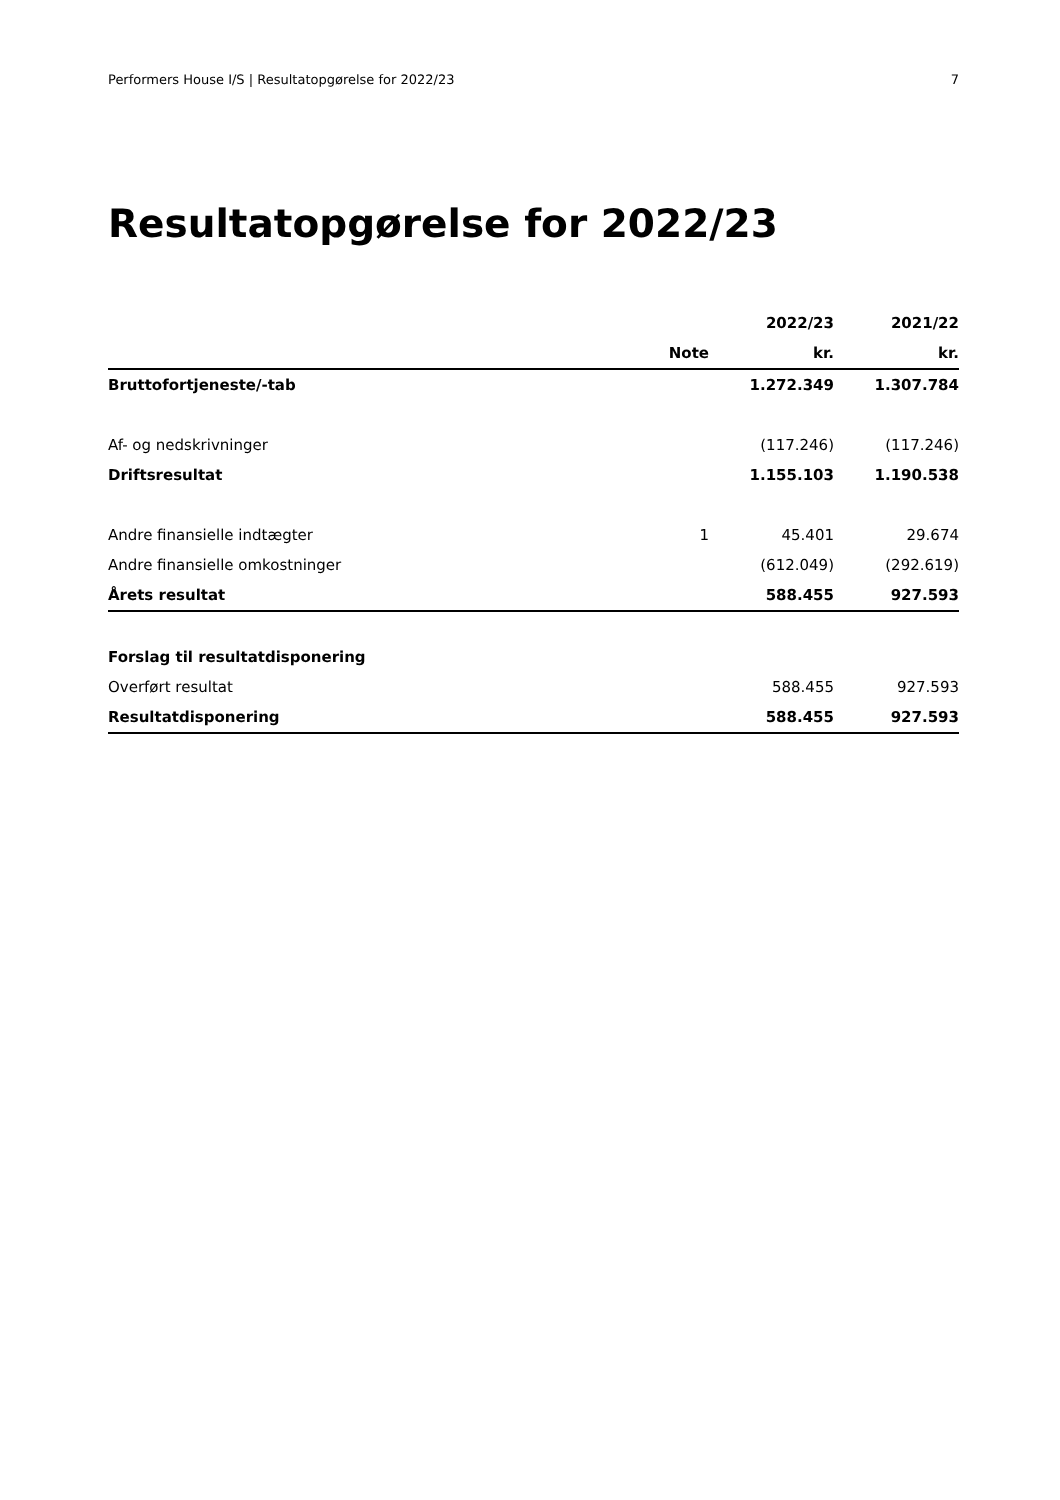Performers House I/S | Resultatopgørelse for 2022/23 7
Resultatopgørelse for 2022/23
| | | 2022/23 | 2021/22 |
| --- | --- | --- | --- |
| | Note | kr. | kr. |
| Bruttofortjeneste/-tab | | 1.272.349 | 1.307.784 |
| Af- og nedskrivninger | | (117.246) | (117.246) |
| Driftsresultat | | 1.155.103 | 1.190.538 |
| Andre finansielle indtægter | 1 | 45.401 | 29.674 |
| Andre finansielle omkostninger | | (612.049) | (292.619) |
| Årets resultat | | 588.455 | 927.593 |
| Forslag til resultatdisponering | | | |
| Overført resultat | | 588.455 | 927.593 |
| Resultatdisponering | | 588.455 | 927.593 |